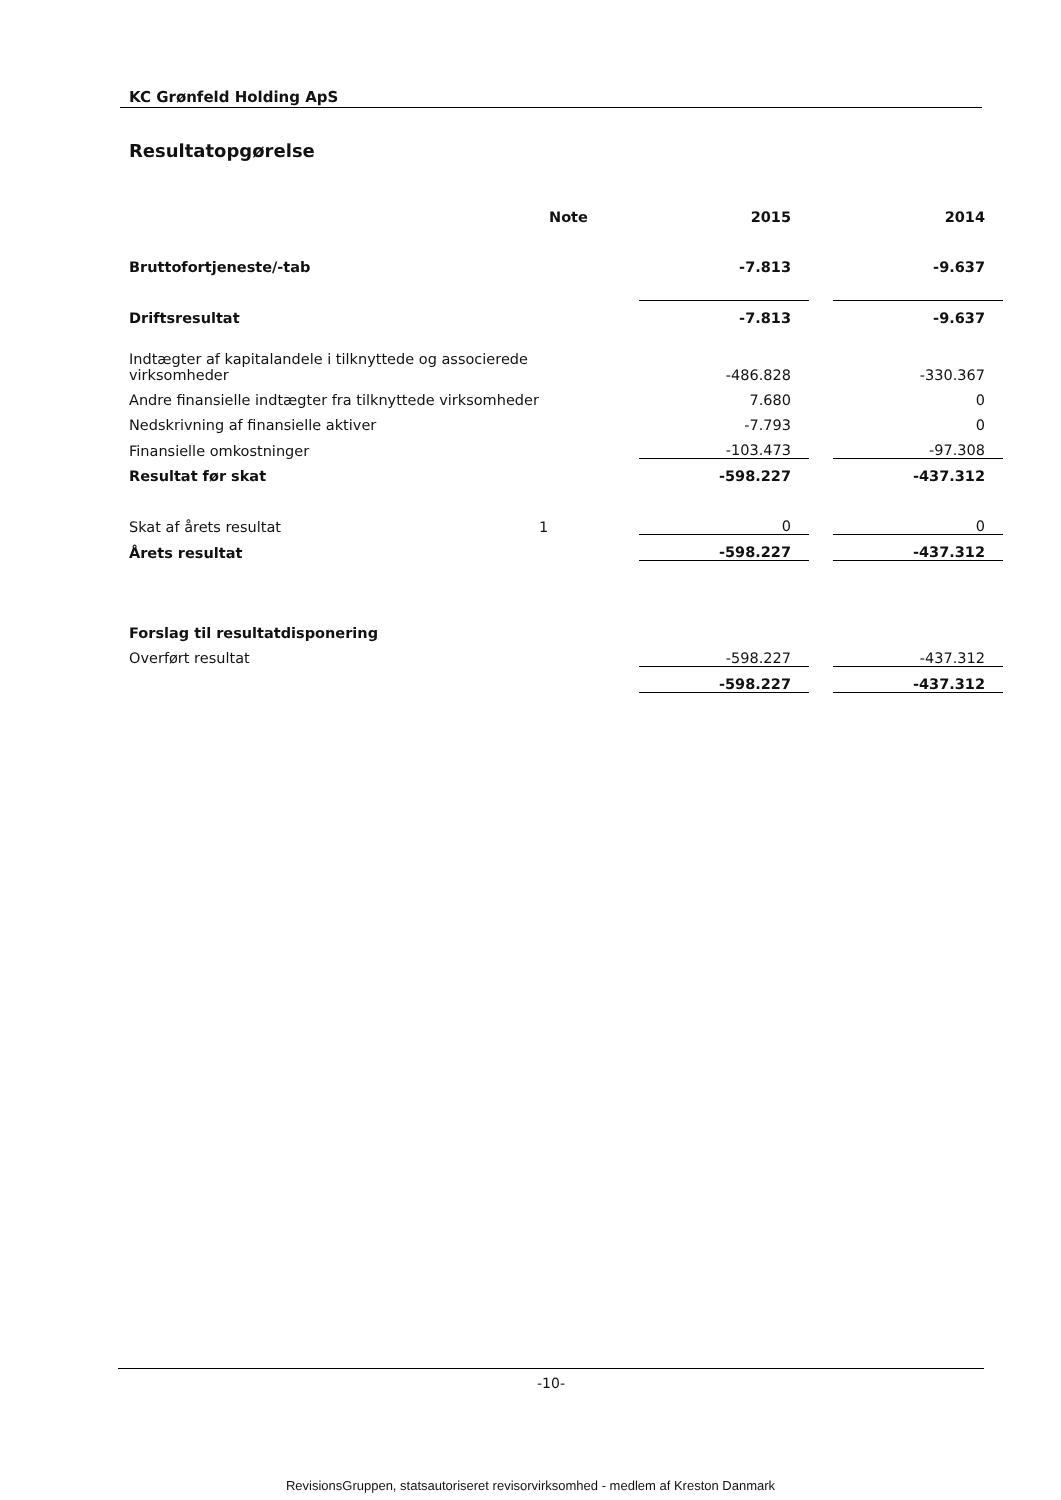KC Grønfeld Holding ApS
Resultatopgørelse
| | Note | 2015 | | 2014 |
| --- | --- | --- | --- | --- |
| Bruttofortjeneste/-tab | | -7.813 | | -9.637 |
| Driftsresultat | | -7.813 | | -9.637 |
| Indtægter af kapitalandele i tilknyttede og associerede virksomheder | | -486.828 | | -330.367 |
| Andre finansielle indtægter fra tilknyttede virksomheder | | 7.680 | | 0 |
| Nedskrivning af finansielle aktiver | | -7.793 | | 0 |
| Finansielle omkostninger | | -103.473 | | -97.308 |
| Resultat før skat | | -598.227 | | -437.312 |
| Skat af årets resultat | 1 | 0 | | 0 |
| Årets resultat | | -598.227 | | -437.312 |
| Forslag til resultatdisponering | | | | |
| Overført resultat | | -598.227 | | -437.312 |
| | | -598.227 | | -437.312 |
-10-
RevisionsGruppen, statsautoriseret revisorvirksomhed - medlem af Kreston Danmark